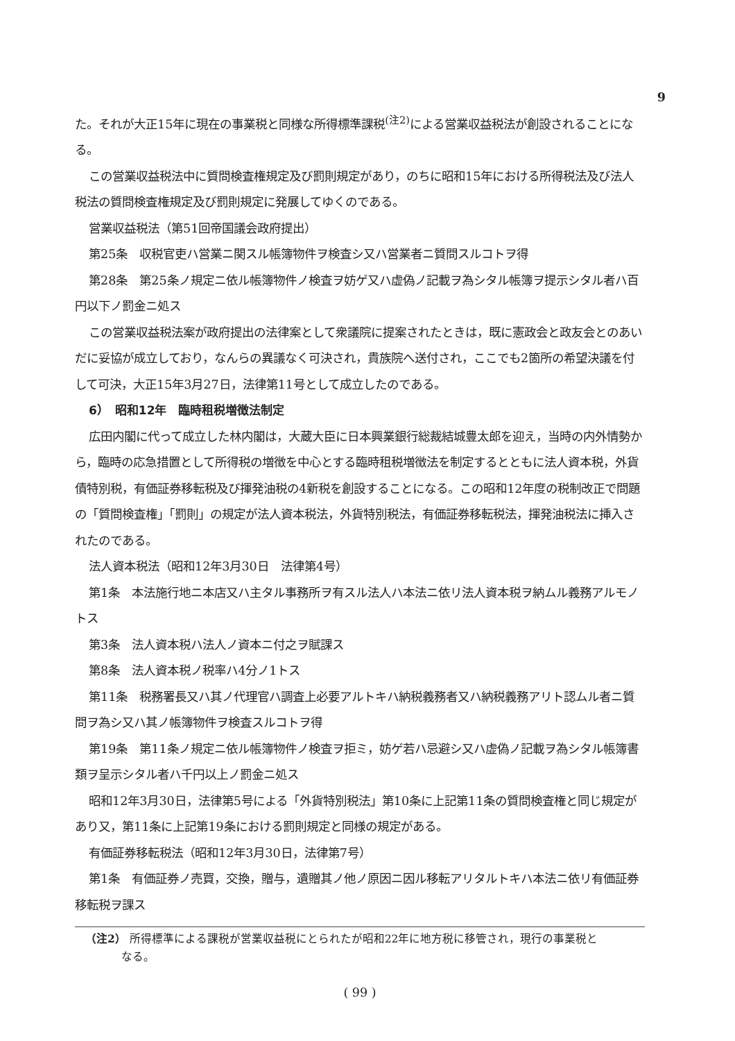9
た。それが大正15年に現在の事業税と同様な所得標準課税<sup>(注2)</sup>による営業収益税法が創設されることになる。
この営業収益税法中に質問検査権規定及び罰則規定があり，のちに昭和15年における所得税法及び法人税法の質問検査権規定及び罰則規定に発展してゆくのである。
営業収益税法（第51回帝国議会政府提出）
第25条　収税官吏ハ営業ニ関スル帳簿物件ヲ検査シ又ハ営業者ニ質問スルコトヲ得
第28条　第25条ノ規定ニ依ル帳簿物件ノ検査ヲ妨ゲ又ハ虚偽ノ記載ヲ為シタル帳簿ヲ提示シタル者ハ百円以下ノ罰金ニ処ス
この営業収益税法案が政府提出の法律案として衆議院に提案されたときは，既に憲政会と政友会とのあいだに妥協が成立しており，なんらの異議なく可決され，貴族院へ送付され，ここでも2箇所の希望決議を付して可決，大正15年3月27日，法律第11号として成立したのである。
6）　昭和12年　臨時租税増徴法制定
広田内閣に代って成立した林内閣は，大蔵大臣に日本興業銀行総裁結城豊太郎を迎え，当時の内外情勢から，臨時の応急措置として所得税の増徴を中心とする臨時租税増徴法を制定するとともに法人資本税，外貨債特別税，有価証券移転税及び揮発油税の4新税を創設することになる。この昭和12年度の税制改正で問題の「質問検査権」「罰則」の規定が法人資本税法，外貨特別税法，有価証券移転税法，揮発油税法に挿入されたのである。
法人資本税法（昭和12年3月30日　法律第4号）
第1条　本法施行地ニ本店又ハ主タル事務所ヲ有スル法人ハ本法ニ依リ法人資本税ヲ納ムル義務アルモノトス
第3条　法人資本税ハ法人ノ資本ニ付之ヲ賦課ス
第8条　法人資本税ノ税率ハ4分ノ1トス
第11条　税務署長又ハ其ノ代理官ハ調査上必要アルトキハ納税義務者又ハ納税義務アリト認ムル者ニ質問ヲ為シ又ハ其ノ帳簿物件ヲ検査スルコトヲ得
第19条　第11条ノ規定ニ依ル帳簿物件ノ検査ヲ拒ミ，妨ゲ若ハ忌避シ又ハ虚偽ノ記載ヲ為シタル帳簿書類ヲ呈示シタル者ハ千円以上ノ罰金ニ処ス
昭和12年3月30日，法律第5号による「外貨特別税法」第10条に上記第11条の質問検査権と同じ規定があり又，第11条に上記第19条における罰則規定と同様の規定がある。
有価証券移転税法（昭和12年3月30日，法律第7号）
第1条　有価証券ノ売買，交換，贈与，遺贈其ノ他ノ原因ニ因ル移転アリタルトキハ本法ニ依リ有価証券移転税ヲ課ス
（注2） 所得標準による課税が営業収益税にとられたが昭和22年に地方税に移管され，現行の事業税と
なる。
( 99 )